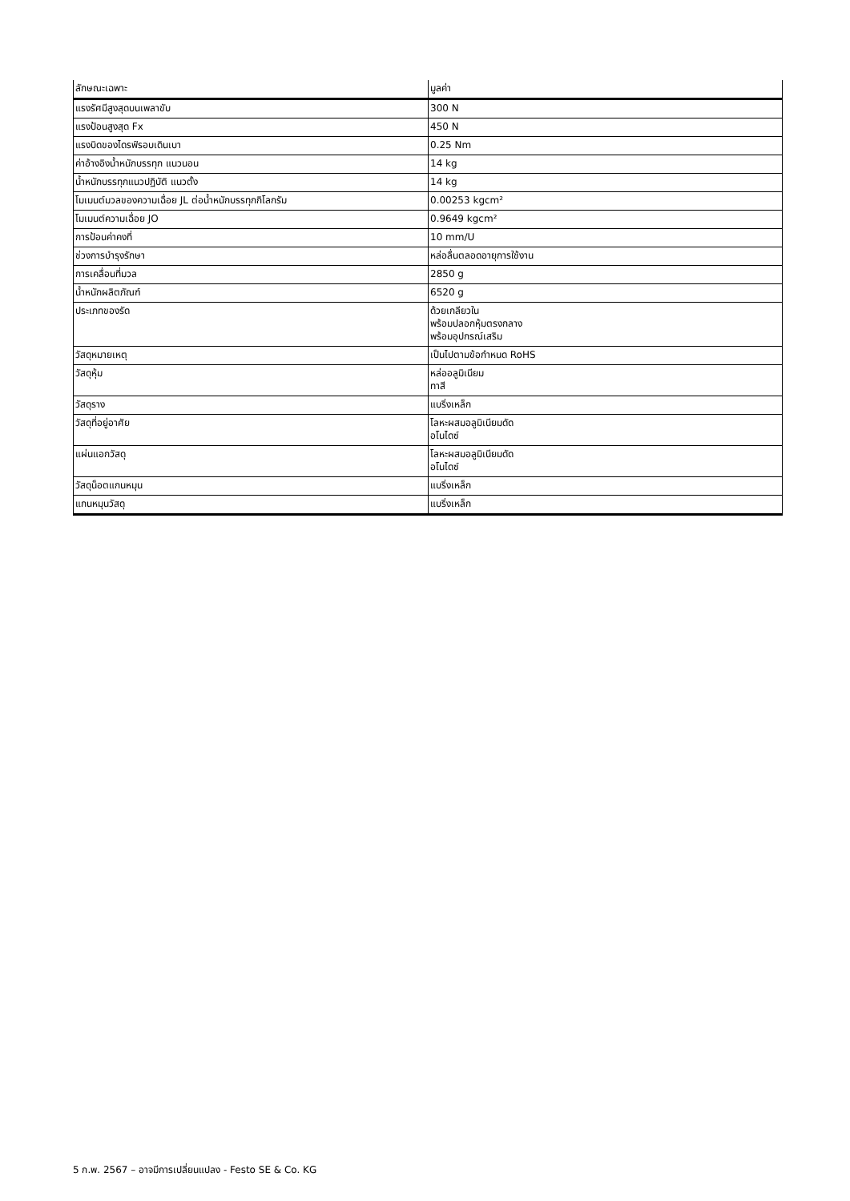| ลักษณะเฉพาะ | มูลค่า |
| --- | --- |
| แรงรัศมีสูงสุดบนเพลาขับ | 300 N |
| แรงป้อนสูงสุด Fx | 450 N |
| แรงบิดของไดรฟ์รอบเดินเบา | 0.25 Nm |
| ค่าอ้างอิงน้ำหนักบรรทุก แนวนอน | 14 kg |
| น้ำหนักบรรทุกแนวปฏิบัติ แนวตั้ง | 14 kg |
| โมเมนต์มวลของความเฉื่อย JL ต่อน้ำหนักบรรทุกกิโลกรัม | 0.00253 kgcm² |
| โมเมนต์ความเฉื่อย JO | 0.9649 kgcm² |
| การป้อนค่าคงที่ | 10 mm/U |
| ช่วงการบำรุงรักษา | หล่อลื่นตลอดอายุการใช้งาน |
| การเคลื่อนที่มวล | 2850 g |
| น้ำหนักผลิตภัณฑ์ | 6520 g |
| ประเภทของรัด | ด้วยเกลียวใน พร้อมปลอกหุ้มตรงกลาง พร้อมอุปกรณ์เสริม |
| วัสดุหมายเหตุ | เป็นไปตามข้อกำหนด RoHS |
| วัสดุหุ้ม | หล่ออลูมิเนียม ทาสี |
| วัสดุราง | แบริ่งเหล็ก |
| วัสดุที่อยู่อาศัย | โลหะผสมอลูมิเนียมดัด อโนไดซ์ |
| แผ่นแอกวัสดุ | โลหะผสมอลูมิเนียมดัด อโนไดซ์ |
| วัสดุน็อตแกนหมุน | แบริ่งเหล็ก |
| แกนหมุนวัสดุ | แบริ่งเหล็ก |
5 ก.พ. 2567 – อาจมีการเปลี่ยนแปลง - Festo SE & Co. KG